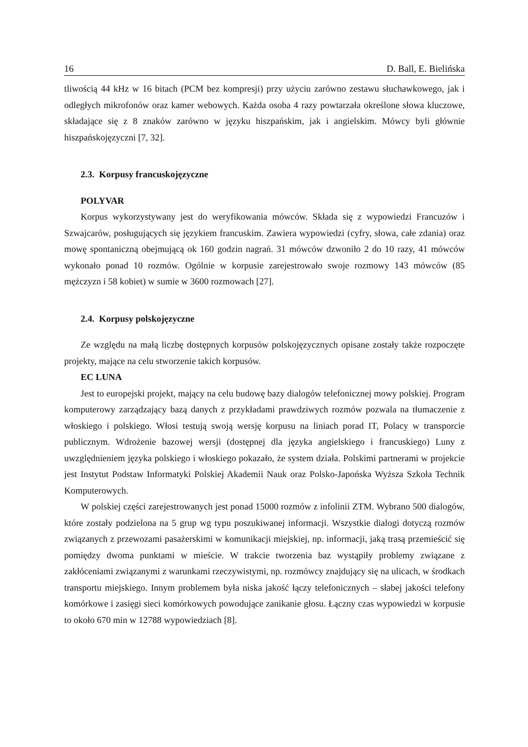16 D. Ball, E. Bielińska
tliwością 44 kHz w 16 bitach (PCM bez kompresji) przy użyciu zarówno zestawu słuchawkowego, jak i odległych mikrofonów oraz kamer webowych. Każda osoba 4 razy powtarzała określone słowa kluczowe, składające się z 8 znaków zarówno w języku hiszpańskim, jak i angielskim. Mówcy byli głównie hiszpańskojęzyczni [7, 32].
2.3. Korpusy francuskojęzyczne
POLYVAR
Korpus wykorzystywany jest do weryfikowania mówców. Składa się z wypowiedzi Francuzów i Szwajcarów, posługujących się językiem francuskim. Zawiera wypowiedzi (cyfry, słowa, całe zdania) oraz mowę spontaniczną obejmującą ok 160 godzin nagrań. 31 mówców dzwoniło 2 do 10 razy, 41 mówców wykonało ponad 10 rozmów. Ogólnie w korpusie zarejestrowało swoje rozmowy 143 mówców (85 mężczyzn i 58 kobiet) w sumie w 3600 rozmowach [27].
2.4. Korpusy polskojęzyczne
Ze względu na małą liczbę dostępnych korpusów polskojęzycznych opisane zostały także rozpoczęte projekty, mające na celu stworzenie takich korpusów.
EC LUNA
Jest to europejski projekt, mający na celu budowę bazy dialogów telefonicznej mowy polskiej. Program komputerowy zarządzający bazą danych z przykładami prawdziwych rozmów pozwala na tłumaczenie z włoskiego i polskiego. Włosi testują swoją wersję korpusu na liniach porad IT, Polacy w transporcie publicznym. Wdrożenie bazowej wersji (dostępnej dla języka angielskiego i francuskiego) Luny z uwzględnieniem języka polskiego i włoskiego pokazało, że system działa. Polskimi partnerami w projekcie jest Instytut Podstaw Informatyki Polskiej Akademii Nauk oraz Polsko-Japońska Wyższa Szkoła Technik Komputerowych.
W polskiej części zarejestrowanych jest ponad 15000 rozmów z infolinii ZTM. Wybrano 500 dialogów, które zostały podzielona na 5 grup wg typu poszukiwanej informacji. Wszystkie dialogi dotyczą rozmów związanych z przewozami pasażerskimi w komunikacji miejskiej, np. informacji, jaką trasą przemieścić się pomiędzy dwoma punktami w mieście. W trakcie tworzenia baz wystąpiły problemy związane z zakłóceniami związanymi z warunkami rzeczywistymi, np. rozmówcy znajdujący się na ulicach, w środkach transportu miejskiego. Innym problemem była niska jakość łączy telefonicznych – słabej jakości telefony komórkowe i zasięgi sieci komórkowych powodujące zanikanie głosu. Łączny czas wypowiedzi w korpusie to około 670 min w 12788 wypowiedziach [8].